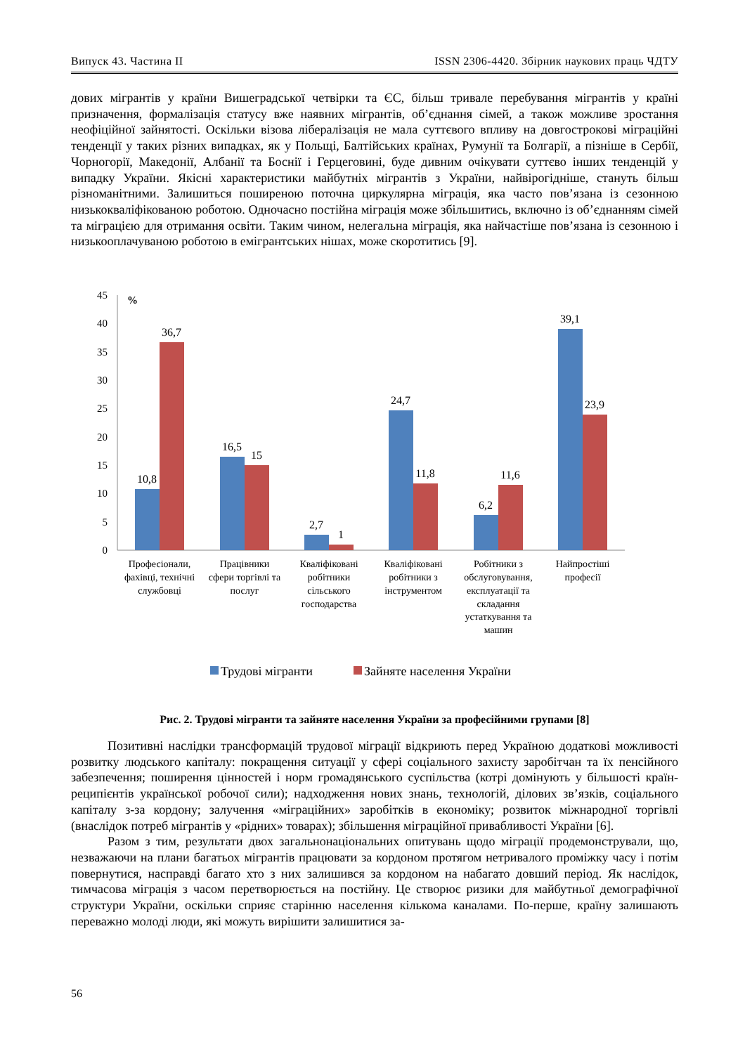Випуск 43. Частина II ISSN 2306-4420. Збірник наукових праць ЧДТУ
дових мігрантів у країни Вишеградської четвірки та ЄС, більш тривале перебування мігрантів у країні призначення, формалізація статусу вже наявних мігрантів, об’єднання сімей, а також можливе зростання неофіційної зайнятості. Оскільки візова лібералізація не мала суттєвого впливу на довгострокові міграційні тенденції у таких різних випадках, як у Польщі, Балтійських країнах, Румунії та Болгарії, а пізніше в Сербії, Чорногорії, Македонії, Албанії та Боснії і Герцеговині, буде дивним очікувати суттєво інших тенденцій у випадку України. Якісні характеристики майбутніх мігрантів з України, найвірогідніше, стануть більш різноманітними. Залишиться поширеною поточна циркулярна міграція, яка часто пов’язана із сезонною низькокваліфікованою роботою. Одночасно постійна міграція може збільшитись, включно із об’єднанням сімей та міграцією для отримання освіти. Таким чином, нелегальна міграція, яка найчастіше пов’язана із сезонною і низькооплачуваною роботою в емігрантських нішах, може скоротитись [9].
45
40
35
30
25
20
15
10
5
0
%
10,8
36,7
16,5
15
2,7
1
24,7
11,8
6,2
11,6
39,1
23,9
Професіонали,
фахівці, технічні
службовці
Працівники
сфери торгівлі та
послуг
Кваліфіковані
робітники
сільського
господарства
Кваліфіковані
робітники з
інструментом
Робітники з
обслуговування,
експлуатації та
складання
устаткування та
машин
Найпростіші
професії
Трудові мігранти
Зайняте населення України
Рис. 2. Трудові мігранти та зайняте населення України за професійними групами [8]
Позитивні наслідки трансформацій трудової міграції відкриють перед Україною додаткові можливості розвитку людського капіталу: покращення ситуації у сфері соціального захисту заробітчан та їх пенсійного забезпечення; поширення цінностей і норм громадянського суспільства (котрі домінують у більшості країн-реципієнтів української робочої сили); надходження нових знань, технологій, ділових зв’язків, соціального капіталу з-за кордону; залучення «міграційних» заробітків в економіку; розвиток міжнародної торгівлі (внаслідок потреб мігрантів у «рідних» товарах); збільшення міграційної привабливості України [6].
Разом з тим, результати двох загальнонаціональних опитувань щодо міграції продемонстрували, що, незважаючи на плани багатьох мігрантів працювати за кордоном протягом нетривалого проміжку часу і потім повернутися, насправді багато хто з них залишився за кордоном на набагато довший період. Як наслідок, тимчасова міграція з часом перетворюється на постійну. Це створює ризики для майбутньої демографічної структури України, оскільки сприяє старінню населення кількома каналами. По-перше, країну залишають переважно молоді люди, які можуть вирішити залишитися за-
56